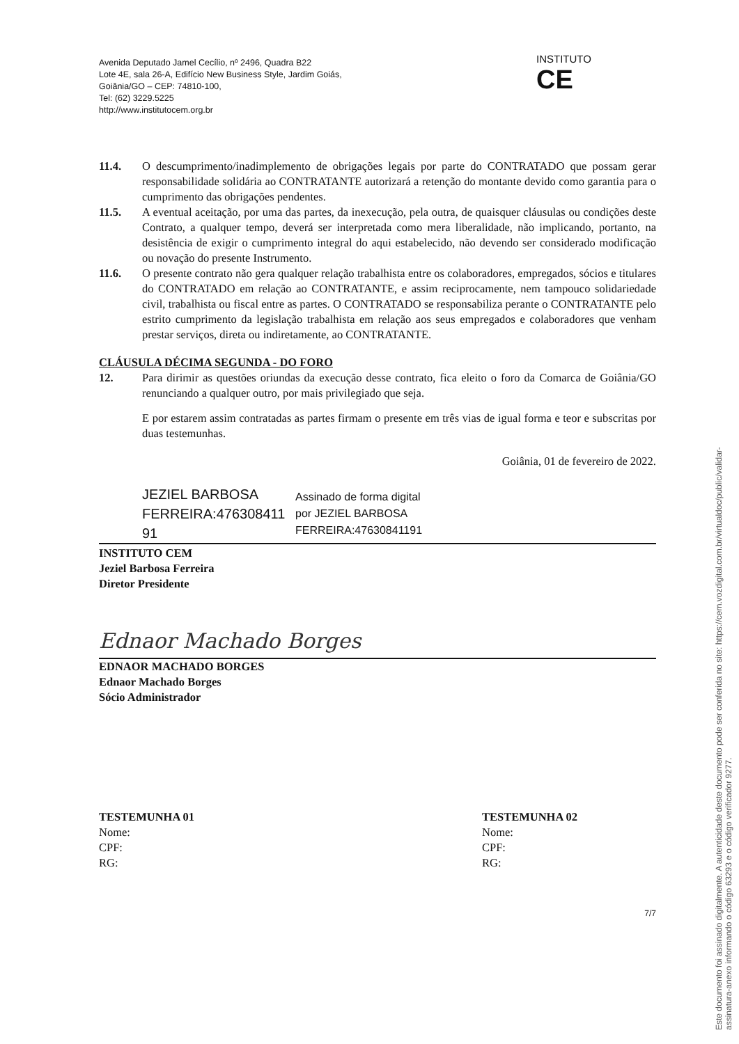Avenida Deputado Jamel Cecílio, nº 2496, Quadra B22
Lote 4E, sala 26-A, Edifício New Business Style, Jardim Goiás,
Goiânia/GO – CEP: 74810-100,
Tel: (62) 3229.5225
http://www.institutocem.org.br
INSTITUTO
CE
11.4. O descumprimento/inadimplemento de obrigações legais por parte do CONTRATADO que possam gerar responsabilidade solidária ao CONTRATANTE autorizará a retenção do montante devido como garantia para o cumprimento das obrigações pendentes.
11.5. A eventual aceitação, por uma das partes, da inexecução, pela outra, de quaisquer cláusulas ou condições deste Contrato, a qualquer tempo, deverá ser interpretada como mera liberalidade, não implicando, portanto, na desistência de exigir o cumprimento integral do aqui estabelecido, não devendo ser considerado modificação ou novação do presente Instrumento.
11.6. O presente contrato não gera qualquer relação trabalhista entre os colaboradores, empregados, sócios e titulares do CONTRATADO em relação ao CONTRATANTE, e assim reciprocamente, nem tampouco solidariedade civil, trabalhista ou fiscal entre as partes. O CONTRATADO se responsabiliza perante o CONTRATANTE pelo estrito cumprimento da legislação trabalhista em relação aos seus empregados e colaboradores que venham prestar serviços, direta ou indiretamente, ao CONTRATANTE.
CLÁUSULA DÉCIMA SEGUNDA - DO FORO
12. Para dirimir as questões oriundas da execução desse contrato, fica eleito o foro da Comarca de Goiânia/GO renunciando a qualquer outro, por mais privilegiado que seja.
E por estarem assim contratadas as partes firmam o presente em três vias de igual forma e teor e subscritas por duas testemunhas.
Goiânia, 01 de fevereiro de 2022.
JEZIEL BARBOSA
FERREIRA:476308411
91
Assinado de forma digital
por JEZIEL BARBOSA
FERREIRA:47630841191
INSTITUTO CEM
Jeziel Barbosa Ferreira
Diretor Presidente
Ednaor Machado Borges
EDNAOR MACHADO BORGES
Ednaor Machado Borges
Sócio Administrador
TESTEMUNHA 01
Nome:
CPF:
RG:
TESTEMUNHA 02
Nome:
CPF:
RG:
7/7
Este documento foi assinado digitalmente. A autenticidade deste documento pode ser conferida no site: https://cem.vozdigital.com.br/virtualdoc/public/validar-assinatura-anexo informando o código 63293 e o código verificador 9277.